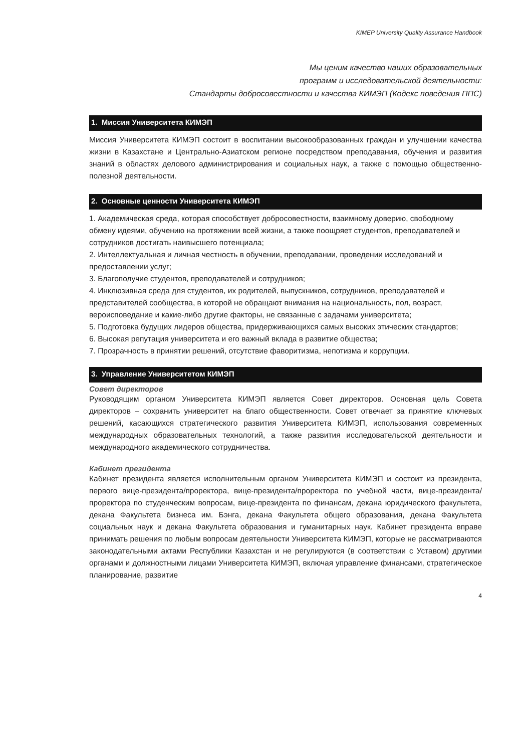KIMEP University Quality Assurance Handbook
Мы ценим качество наших образовательных
программ и исследовательской деятельности:
Стандарты добросовестности и качества КИМЭП (Кодекс поведения ППС)
1. Миссия Университета КИМЭП
Миссия Университета КИМЭП состоит в воспитании высокообразованных граждан и улучшении качества жизни в Казахстане и Центрально-Азиатском регионе посредством преподавания, обучения и развития знаний в областях делового администрирования и социальных наук, а также с помощью общественно-полезной деятельности.
2. Основные ценности Университета КИМЭП
1. Академическая среда, которая способствует добросовестности, взаимному доверию, свободному обмену идеями, обучению на протяжении всей жизни, а также поощряет студентов, преподавателей и сотрудников достигать наивысшего потенциала;
2. Интеллектуальная и личная честность в обучении, преподавании, проведении исследований и предоставлении услуг;
3. Благополучие студентов, преподавателей и сотрудников;
4. Инклюзивная среда для студентов, их родителей, выпускников, сотрудников, преподавателей и представителей сообщества, в которой не обращают внимания на национальность, пол, возраст, вероисповедание и какие-либо другие факторы, не связанные с задачами университета;
5. Подготовка будущих лидеров общества, придерживающихся самых высоких этических стандартов;
6. Высокая репутация университета и его важный вклада в развитие общества;
7. Прозрачность в принятии решений, отсутствие фаворитизма, непотизма и коррупции.
3. Управление Университетом КИМЭП
Совет директоров
Руководящим органом Университета КИМЭП является Совет директоров. Основная цель Совета директоров – сохранить университет на благо общественности. Совет отвечает за принятие ключевых решений, касающихся стратегического развития Университета КИМЭП, использования современных международных образовательных технологий, а также развития исследовательской деятельности и международного академического сотрудничества.
Кабинет президента
Кабинет президента является исполнительным органом Университета КИМЭП и состоит из президента, первого вице-президента/проректора, вице-президента/проректора по учебной части, вице-президента/проректора по студенческим вопросам, вице-президента по финансам, декана юридического факультета, декана Факультета бизнеса им. Бэнга, декана Факультета общего образования, декана Факультета социальных наук и декана Факультета образования и гуманитарных наук. Кабинет президента вправе принимать решения по любым вопросам деятельности Университета КИМЭП, которые не рассматриваются законодательными актами Республики Казахстан и не регулируются (в соответствии с Уставом) другими органами и должностными лицами Университета КИМЭП, включая управление финансами, стратегическое планирование, развитие
4